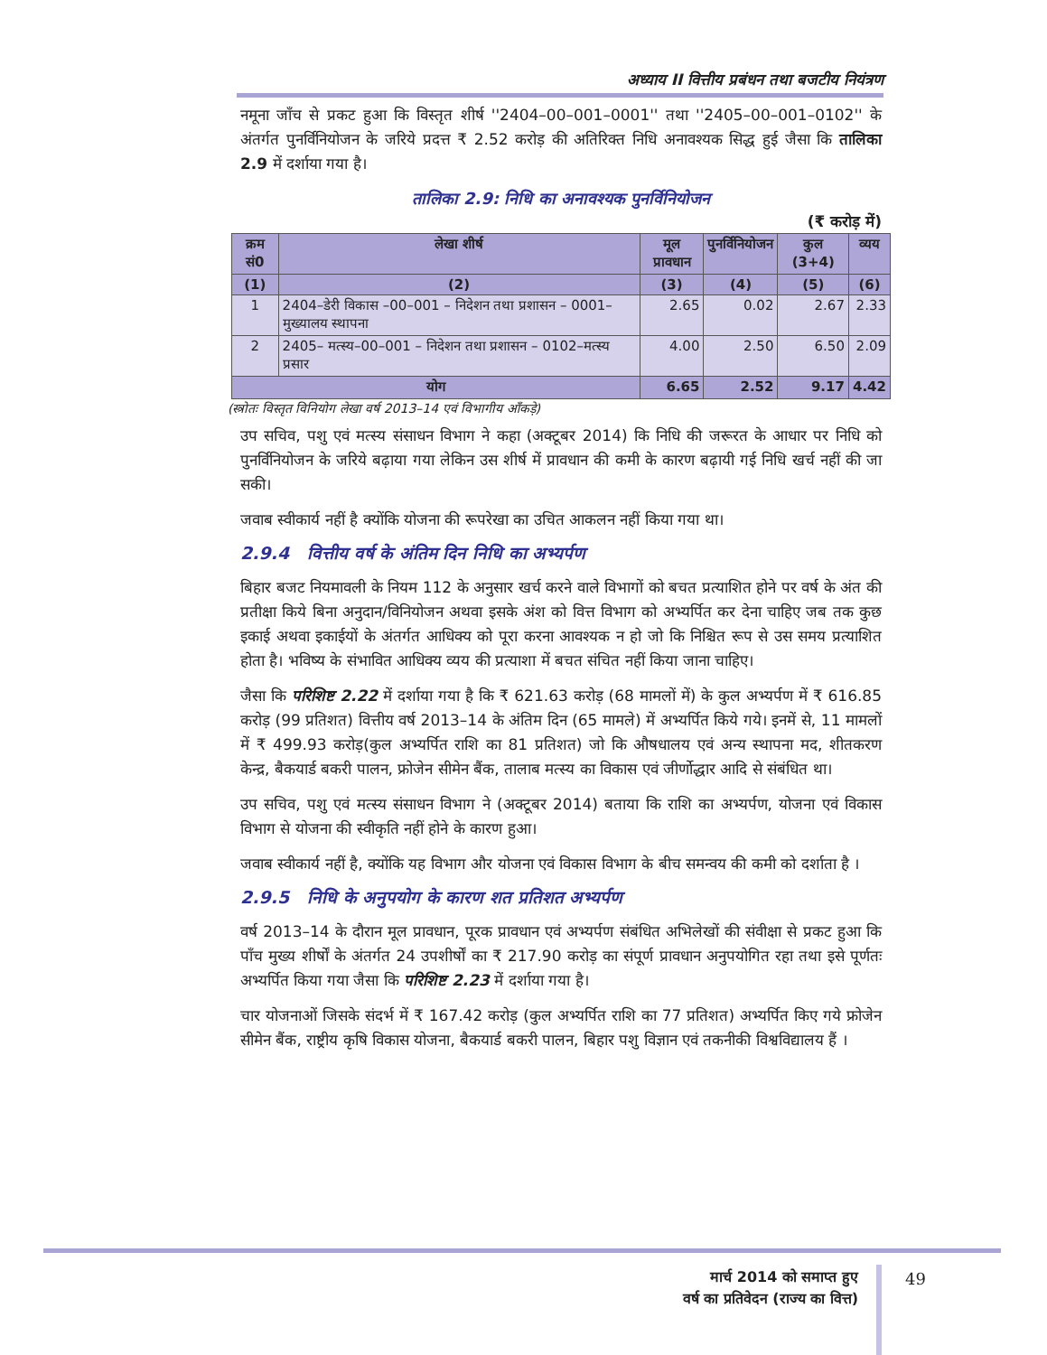अध्याय II वित्तीय प्रबंधन तथा बजटीय नियंत्रण
नमूना जाँच से प्रकट हुआ कि विस्तृत शीर्ष ''2404–00–001–0001'' तथा ''2405–00–001–0102'' के अंतर्गत पुनर्विनियोजन के जरिये प्रदत्त ₹ 2.52 करोड़ की अतिरिक्त निधि अनावश्यक सिद्ध हुई जैसा कि तालिका 2.9 में दर्शाया गया है।
तालिका 2.9: निधि का अनावश्यक पुनर्विनियोजन
(₹ करोड़ में)
| क्रम सं0 | लेखा शीर्ष | मूल प्रावधान | पुनर्विनियोजन | कुल (3+4) | व्यय |
| --- | --- | --- | --- | --- | --- |
| (1) | (2) | (3) | (4) | (5) | (6) |
| 1 | 2404–डेरी विकास –00–001 – निदेशन तथा प्रशासन – 0001– मुख्यालय स्थापना | 2.65 | 0.02 | 2.67 | 2.33 |
| 2 | 2405– मत्स्य–00–001 – निदेशन तथा प्रशासन – 0102–मत्स्य प्रसार | 4.00 | 2.50 | 6.50 | 2.09 |
| योग | | 6.65 | 2.52 | 9.17 | 4.42 |
(स्त्रोतः विस्तृत विनियोग लेखा वर्ष 2013–14 एवं विभागीय आँकड़े)
उप सचिव, पशु एवं मत्स्य संसाधन विभाग ने कहा (अक्टूबर 2014) कि निधि की जरूरत के आधार पर निधि को पुनर्विनियोजन के जरिये बढ़ाया गया लेकिन उस शीर्ष में प्रावधान की कमी के कारण बढ़ायी गई निधि खर्च नहीं की जा सकी।
जवाब स्वीकार्य नहीं है क्योंकि योजना की रूपरेखा का उचित आकलन नहीं किया गया था।
2.9.4 वित्तीय वर्ष के अंतिम दिन निधि का अभ्यर्पण
बिहार बजट नियमावली के नियम 112 के अनुसार खर्च करने वाले विभागों को बचत प्रत्याशित होने पर वर्ष के अंत की प्रतीक्षा किये बिना अनुदान/विनियोजन अथवा इसके अंश को वित्त विभाग को अभ्यर्पित कर देना चाहिए जब तक कुछ इकाई अथवा इकाईयों के अंतर्गत आधिक्य को पूरा करना आवश्यक न हो जो कि निश्चित रूप से उस समय प्रत्याशित होता है। भविष्य के संभावित आधिक्य व्यय की प्रत्याशा में बचत संचित नहीं किया जाना चाहिए।
जैसा कि परिशिष्ट 2.22 में दर्शाया गया है कि ₹ 621.63 करोड़ (68 मामलों में) के कुल अभ्यर्पण में ₹ 616.85 करोड़ (99 प्रतिशत) वित्तीय वर्ष 2013–14 के अंतिम दिन (65 मामले) में अभ्यर्पित किये गये। इनमें से, 11 मामलों में ₹ 499.93 करोड़(कुल अभ्यर्पित राशि का 81 प्रतिशत) जो कि औषधालय एवं अन्य स्थापना मद, शीतकरण केन्द्र, बैकयार्ड बकरी पालन, फ्रोजेन सीमेन बैंक, तालाब मत्स्य का विकास एवं जीर्णोद्धार आदि से संबंधित था।
उप सचिव, पशु एवं मत्स्य संसाधन विभाग ने (अक्टूबर 2014) बताया कि राशि का अभ्यर्पण, योजना एवं विकास विभाग से योजना की स्वीकृति नहीं होने के कारण हुआ।
जवाब स्वीकार्य नहीं है, क्योंकि यह विभाग और योजना एवं विकास विभाग के बीच समन्वय की कमी को दर्शाता है ।
2.9.5 निधि के अनुपयोग के कारण शत प्रतिशत अभ्यर्पण
वर्ष 2013–14 के दौरान मूल प्रावधान, पूरक प्रावधान एवं अभ्यर्पण संबंधित अभिलेखों की संवीक्षा से प्रकट हुआ कि पाँच मुख्य शीर्षों के अंतर्गत 24 उपशीर्षों का ₹ 217.90 करोड़ का संपूर्ण प्रावधान अनुपयोगित रहा तथा इसे पूर्णतः अभ्यर्पित किया गया जैसा कि परिशिष्ट 2.23 में दर्शाया गया है।
चार योजनाओं जिसके संदर्भ में ₹ 167.42 करोड़ (कुल अभ्यर्पित राशि का 77 प्रतिशत) अभ्यर्पित किए गये फ्रोजेन सीमेन बैंक, राष्ट्रीय कृषि विकास योजना, बैकयार्ड बकरी पालन, बिहार पशु विज्ञान एवं तकनीकी विश्वविद्यालय हैं ।
मार्च 2014 को समाप्त हुए
वर्ष का प्रतिवेदन (राज्य का वित्त)
49